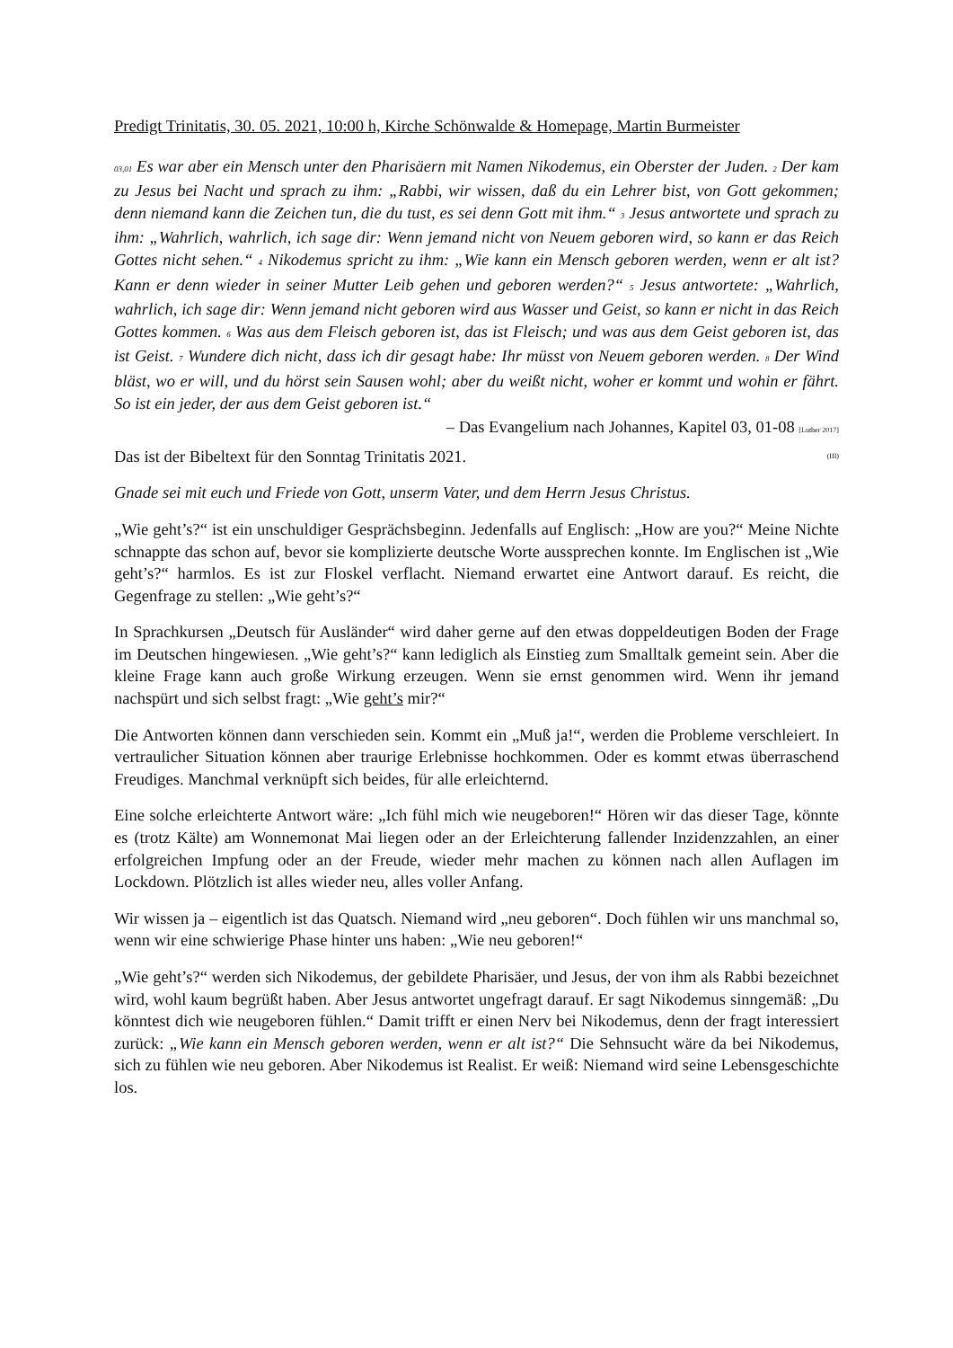Predigt Trinitatis, 30. 05. 2021, 10:00 h, Kirche Schönwalde & Homepage, Martin Burmeister
03,01 Es war aber ein Mensch unter den Pharisäern mit Namen Nikodemus, ein Oberster der Juden. 2 Der kam zu Jesus bei Nacht und sprach zu ihm: „Rabbi, wir wissen, daß du ein Lehrer bist, von Gott gekommen; denn niemand kann die Zeichen tun, die du tust, es sei denn Gott mit ihm.“ 3 Jesus antwortete und sprach zu ihm: „Wahrlich, wahrlich, ich sage dir: Wenn jemand nicht von Neuem geboren wird, so kann er das Reich Gottes nicht sehen.“ 4 Nikodemus spricht zu ihm: „Wie kann ein Mensch geboren werden, wenn er alt ist? Kann er denn wieder in seiner Mutter Leib gehen und geboren werden?“ 5 Jesus antwortete: „Wahrlich, wahrlich, ich sage dir: Wenn jemand nicht geboren wird aus Wasser und Geist, so kann er nicht in das Reich Gottes kommen. 6 Was aus dem Fleisch geboren ist, das ist Fleisch; und was aus dem Geist geboren ist, das ist Geist. 7 Wundere dich nicht, dass ich dir gesagt habe: Ihr müsst von Neuem geboren werden. 8 Der Wind bläst, wo er will, und du hörst sein Sausen wohl; aber du weißt nicht, woher er kommt und wohin er fährt. So ist ein jeder, der aus dem Geist geboren ist.“
– Das Evangelium nach Johannes, Kapitel 03, 01-08 [Luther 2017]
Das ist der Bibeltext für den Sonntag Trinitatis 2021. (III)
Gnade sei mit euch und Friede von Gott, unserm Vater, und dem Herrn Jesus Christus.
„Wie geht’s?“ ist ein unschuldiger Gesprächsbeginn. Jedenfalls auf Englisch: „How are you?“ Meine Nichte schnappte das schon auf, bevor sie komplizierte deutsche Worte aussprechen konnte. Im Englischen ist „Wie geht’s?“ harmlos. Es ist zur Floskel verflacht. Niemand erwartet eine Antwort darauf. Es reicht, die Gegenfrage zu stellen: „Wie geht’s?“
In Sprachkursen „Deutsch für Ausländer“ wird daher gerne auf den etwas doppeldeutigen Boden der Frage im Deutschen hingewiesen. „Wie geht’s?“ kann lediglich als Einstieg zum Smalltalk gemeint sein. Aber die kleine Frage kann auch große Wirkung erzeugen. Wenn sie ernst genommen wird. Wenn ihr jemand nachspürt und sich selbst fragt: „Wie geht’s mir?“
Die Antworten können dann verschieden sein. Kommt ein „Muß ja!“, werden die Probleme verschleiert. In vertraulicher Situation können aber traurige Erlebnisse hochkommen. Oder es kommt etwas überraschend Freudiges. Manchmal verknüpft sich beides, für alle erleichternd.
Eine solche erleichterte Antwort wäre: „Ich fühl mich wie neugeboren!“ Hören wir das dieser Tage, könnte es (trotz Kälte) am Wonnemonat Mai liegen oder an der Erleichterung fallender Inzidenzzahlen, an einer erfolgreichen Impfung oder an der Freude, wieder mehr machen zu können nach allen Auflagen im Lockdown. Plötzlich ist alles wieder neu, alles voller Anfang.
Wir wissen ja – eigentlich ist das Quatsch. Niemand wird „neu geboren“. Doch fühlen wir uns manchmal so, wenn wir eine schwierige Phase hinter uns haben: „Wie neu geboren!“
„Wie geht’s?“ werden sich Nikodemus, der gebildete Pharisäer, und Jesus, der von ihm als Rabbi bezeichnet wird, wohl kaum begrüßt haben. Aber Jesus antwortet ungefragt darauf. Er sagt Nikodemus sinngemäß: „Du könntest dich wie neugeboren fühlen.“ Damit trifft er einen Nerv bei Nikodemus, denn der fragt interessiert zurück: „Wie kann ein Mensch geboren werden, wenn er alt ist?“ Die Sehnsucht wäre da bei Nikodemus, sich zu fühlen wie neu geboren. Aber Nikodemus ist Realist. Er weiß: Niemand wird seine Lebensgeschichte los.